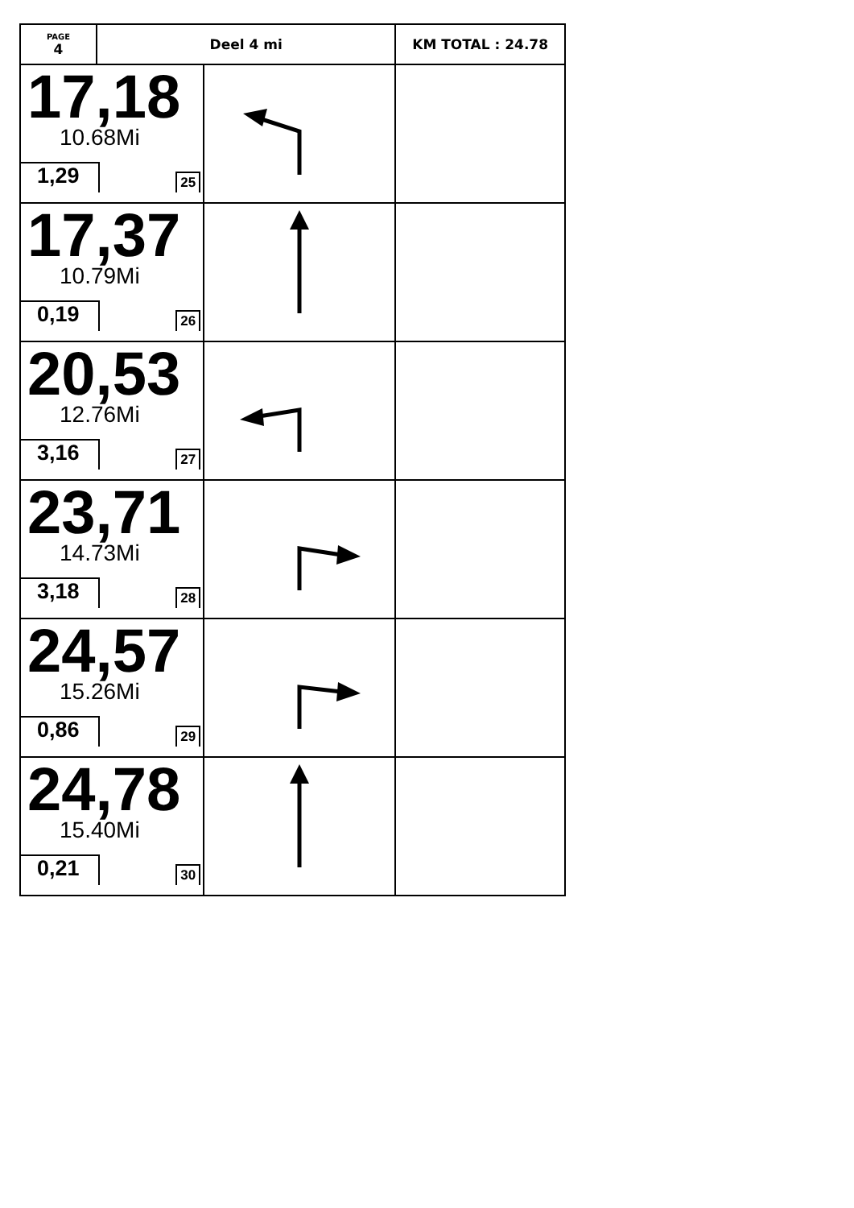| PAGE 4 | Deel 4 mi | | KM TOTAL : 24.78 |
| 17,18 10.68Mi 1,29 25 | | | |
| 17,37 10.79Mi 0,19 26 | | | |
| 20,53 12.76Mi 3,16 27 | | | |
| 23,71 14.73Mi 3,18 28 | | | |
| 24,57 15.26Mi 0,86 29 | | | |
| 24,78 15.40Mi 0,21 30 | | | |